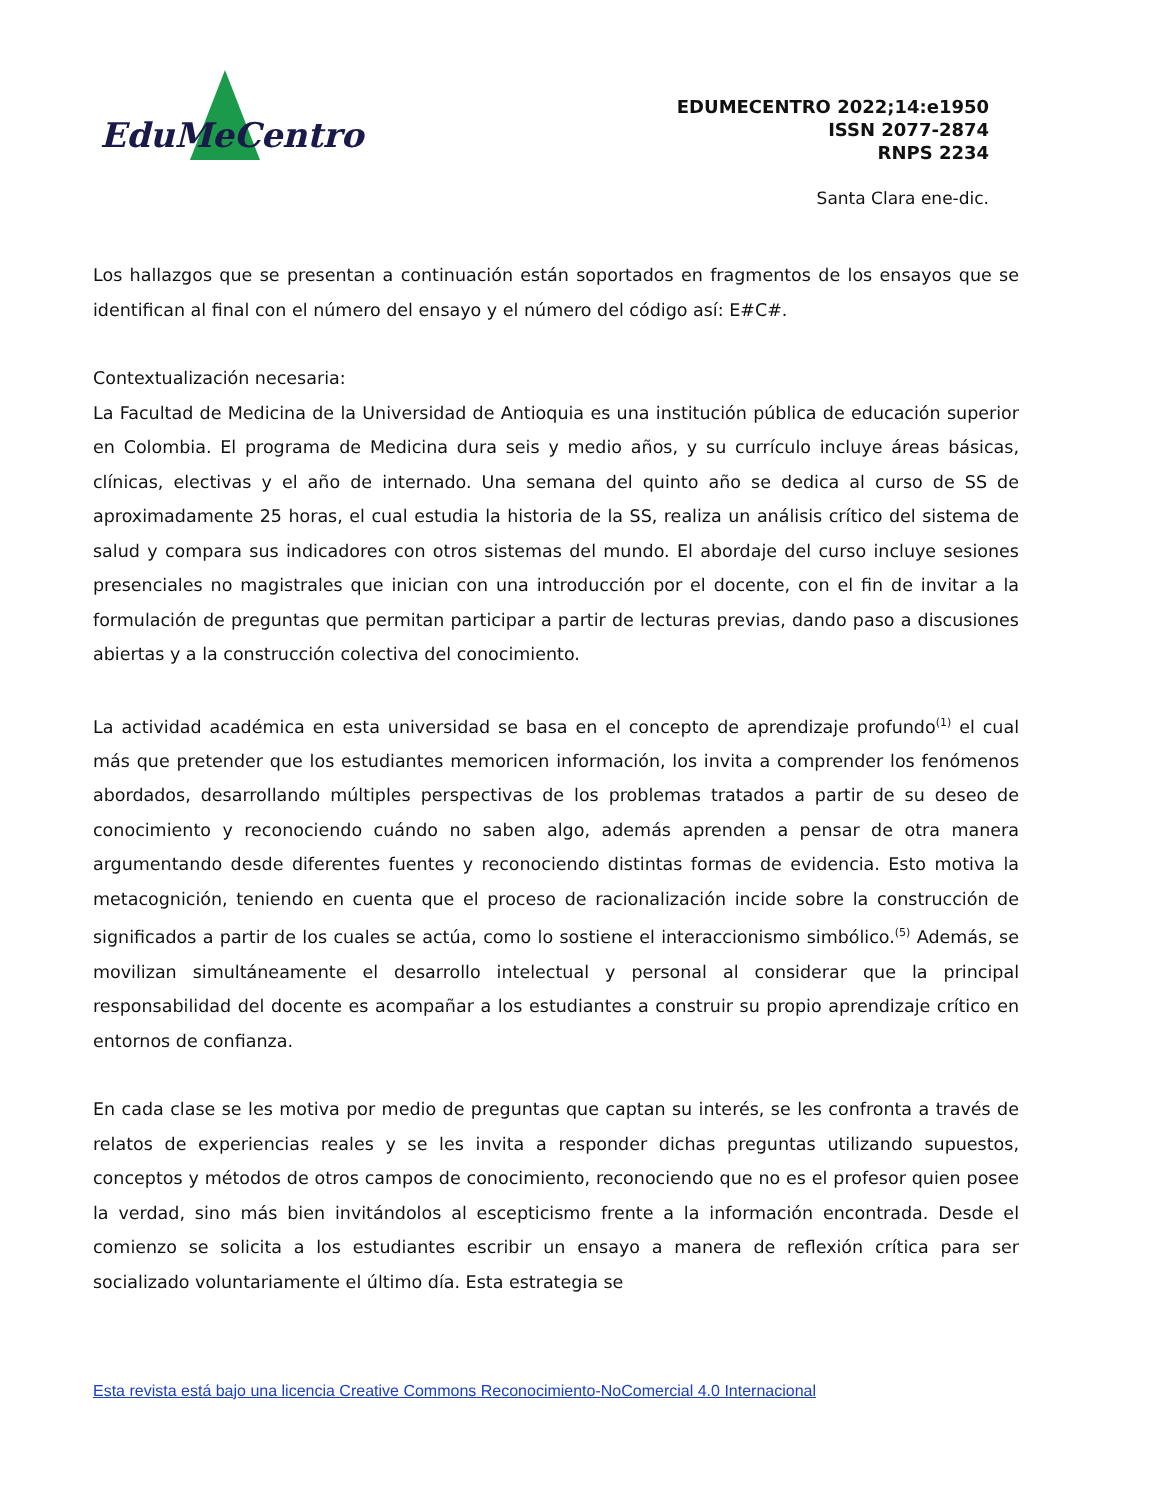EduMeCentro
EDUMECENTRO 2022;14:e1950
ISSN 2077-2874
RNPS 2234
Santa Clara ene-dic.
Los hallazgos que se presentan a continuación están soportados en fragmentos de los ensayos que se identifican al final con el número del ensayo y el número del código así: E#C#.
Contextualización necesaria:
La Facultad de Medicina de la Universidad de Antioquia es una institución pública de educación superior en Colombia. El programa de Medicina dura seis y medio años, y su currículo incluye áreas básicas, clínicas, electivas y el año de internado. Una semana del quinto año se dedica al curso de SS de aproximadamente 25 horas, el cual estudia la historia de la SS, realiza un análisis crítico del sistema de salud y compara sus indicadores con otros sistemas del mundo. El abordaje del curso incluye sesiones presenciales no magistrales que inician con una introducción por el docente, con el fin de invitar a la formulación de preguntas que permitan participar a partir de lecturas previas, dando paso a discusiones abiertas y a la construcción colectiva del conocimiento.
La actividad académica en esta universidad se basa en el concepto de aprendizaje profundo<sup>(1)</sup> el cual más que pretender que los estudiantes memoricen información, los invita a comprender los fenómenos abordados, desarrollando múltiples perspectivas de los problemas tratados a partir de su deseo de conocimiento y reconociendo cuándo no saben algo, además aprenden a pensar de otra manera argumentando desde diferentes fuentes y reconociendo distintas formas de evidencia. Esto motiva la metacognición, teniendo en cuenta que el proceso de racionalización incide sobre la construcción de significados a partir de los cuales se actúa, como lo sostiene el interaccionismo simbólico.<sup>(5)</sup> Además, se movilizan simultáneamente el desarrollo intelectual y personal al considerar que la principal responsabilidad del docente es acompañar a los estudiantes a construir su propio aprendizaje crítico en entornos de confianza.
En cada clase se les motiva por medio de preguntas que captan su interés, se les confronta a través de relatos de experiencias reales y se les invita a responder dichas preguntas utilizando supuestos, conceptos y métodos de otros campos de conocimiento, reconociendo que no es el profesor quien posee la verdad, sino más bien invitándolos al escepticismo frente a la información encontrada. Desde el comienzo se solicita a los estudiantes escribir un ensayo a manera de reflexión crítica para ser socializado voluntariamente el último día. Esta estrategia se
Esta revista está bajo una licencia Creative Commons Reconocimiento-NoComercial 4.0 Internacional